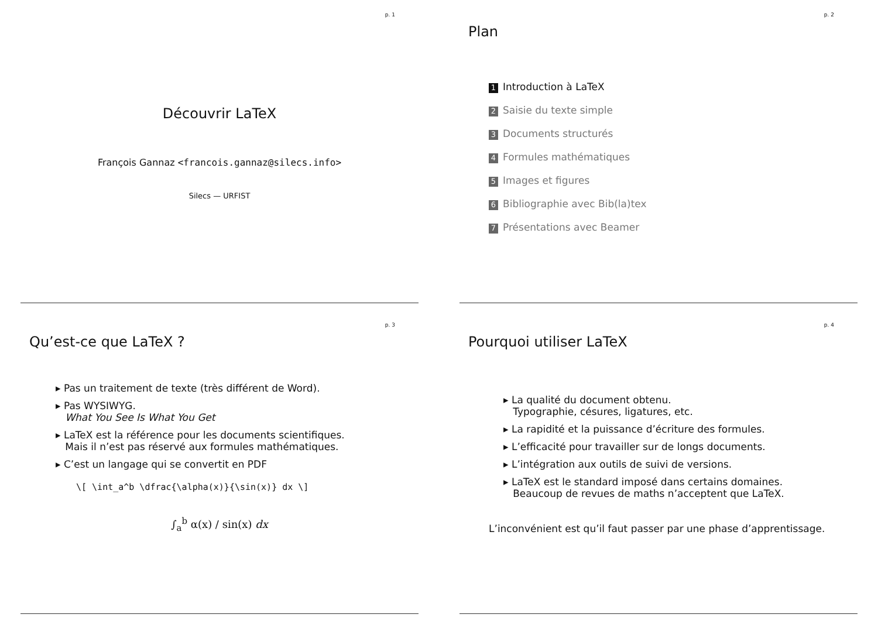p. 1
Découvrir LaTeX
François Gannaz <francois.gannaz@silecs.info>
Silecs — URFIST
p. 2
Plan
1 Introduction à LaTeX
2 Saisie du texte simple
3 Documents structurés
4 Formules mathématiques
5 Images et figures
6 Bibliographie avec Bib(la)tex
7 Présentations avec Beamer
p. 3
Qu’est-ce que LaTeX ?
Pas un traitement de texte (très différent de Word).
Pas WYSIWYG.
What You See Is What You Get
LaTeX est la référence pour les documents scientifiques.
Mais il n’est pas réservé aux formules mathématiques.
C’est un langage qui se convertit en PDF
\[ \int_a^b \dfrac{\alpha(x)}{\sin(x)} dx \]
∫<sub>a</sub><sup>b</sup> α(x) / sin(x) dx
p. 4
Pourquoi utiliser LaTeX
La qualité du document obtenu.
Typographie, césures, ligatures, etc.
La rapidité et la puissance d’écriture des formules.
L’efficacité pour travailler sur de longs documents.
L’intégration aux outils de suivi de versions.
LaTeX est le standard imposé dans certains domaines.
Beaucoup de revues de maths n’acceptent que LaTeX.
L’inconvénient est qu’il faut passer par une phase d’apprentissage.